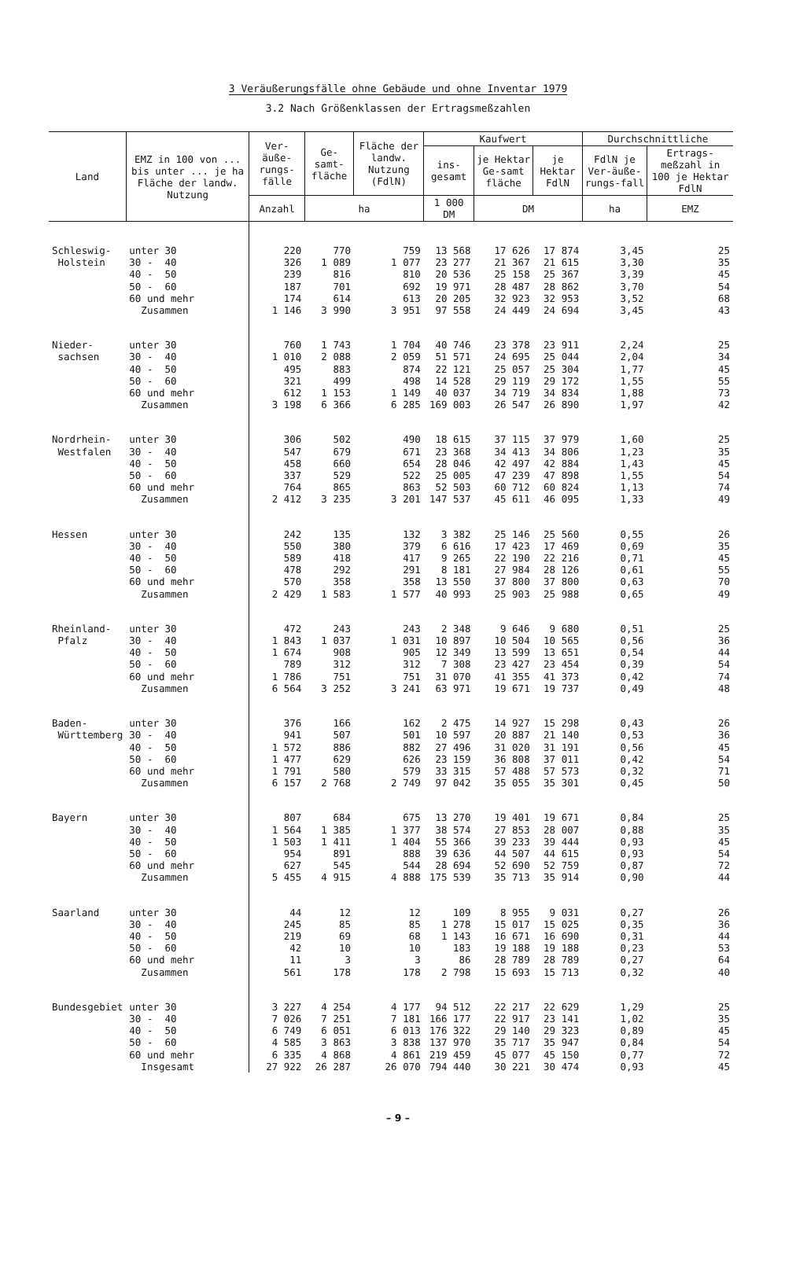3 Veräußerungsfälle ohne Gebäude und ohne Inventar 1979
3.2 Nach Größenklassen der Ertragsmeßzahlen
| Land | EMZ in 100 von ... bis unter ... je ha Fläche der landw. Nutzung | Ver-äuße-rungs-fälle | Ge-samt-fläche | Fläche der landw. Nutzung (FdlN) | Kaufwert | | | Durchschnittliche | |
| --- | --- | --- | --- | --- | --- | --- | --- | --- | --- |
| | | | | | ins-gesamt | je Hektar Ge-samt fläche | je Hektar FdlN | FdlN je Ver-äuße-rungs-fall | Ertrags-meßzahl in 100 je Hektar FdlN |
| | | Anzahl | ha | | 1 000 DM | DM | | ha | EMZ |
| Schleswig- | unter 30 | 220 | 770 | 759 | 13 568 | 17 626 | 17 874 | 3,45 | 25 |
| Holstein | 30 - 40 | 326 | 1 089 | 1 077 | 23 277 | 21 367 | 21 615 | 3,30 | 35 |
| | 40 - 50 | 239 | 816 | 810 | 20 536 | 25 158 | 25 367 | 3,39 | 45 |
| | 50 - 60 | 187 | 701 | 692 | 19 971 | 28 487 | 28 862 | 3,70 | 54 |
| | 60 und mehr | 174 | 614 | 613 | 20 205 | 32 923 | 32 953 | 3,52 | 68 |
| | Zusammen | 1 146 | 3 990 | 3 951 | 97 558 | 24 449 | 24 694 | 3,45 | 43 |
| Nieder- | unter 30 | 760 | 1 743 | 1 704 | 40 746 | 23 378 | 23 911 | 2,24 | 25 |
| sachsen | 30 - 40 | 1 010 | 2 088 | 2 059 | 51 571 | 24 695 | 25 044 | 2,04 | 34 |
| | 40 - 50 | 495 | 883 | 874 | 22 121 | 25 057 | 25 304 | 1,77 | 45 |
| | 50 - 60 | 321 | 499 | 498 | 14 528 | 29 119 | 29 172 | 1,55 | 55 |
| | 60 und mehr | 612 | 1 153 | 1 149 | 40 037 | 34 719 | 34 834 | 1,88 | 73 |
| | Zusammen | 3 198 | 6 366 | 6 285 | 169 003 | 26 547 | 26 890 | 1,97 | 42 |
| Nordrhein- | unter 30 | 306 | 502 | 490 | 18 615 | 37 115 | 37 979 | 1,60 | 25 |
| Westfalen | 30 - 40 | 547 | 679 | 671 | 23 368 | 34 413 | 34 806 | 1,23 | 35 |
| | 40 - 50 | 458 | 660 | 654 | 28 046 | 42 497 | 42 884 | 1,43 | 45 |
| | 50 - 60 | 337 | 529 | 522 | 25 005 | 47 239 | 47 898 | 1,55 | 54 |
| | 60 und mehr | 764 | 865 | 863 | 52 503 | 60 712 | 60 824 | 1,13 | 74 |
| | Zusammen | 2 412 | 3 235 | 3 201 | 147 537 | 45 611 | 46 095 | 1,33 | 49 |
| Hessen | unter 30 | 242 | 135 | 132 | 3 382 | 25 146 | 25 560 | 0,55 | 26 |
| | 30 - 40 | 550 | 380 | 379 | 6 616 | 17 423 | 17 469 | 0,69 | 35 |
| | 40 - 50 | 589 | 418 | 417 | 9 265 | 22 190 | 22 216 | 0,71 | 45 |
| | 50 - 60 | 478 | 292 | 291 | 8 181 | 27 984 | 28 126 | 0,61 | 55 |
| | 60 und mehr | 570 | 358 | 358 | 13 550 | 37 800 | 37 800 | 0,63 | 70 |
| | Zusammen | 2 429 | 1 583 | 1 577 | 40 993 | 25 903 | 25 988 | 0,65 | 49 |
| Rheinland- | unter 30 | 472 | 243 | 243 | 2 348 | 9 646 | 9 680 | 0,51 | 25 |
| Pfalz | 30 - 40 | 1 843 | 1 037 | 1 031 | 10 897 | 10 504 | 10 565 | 0,56 | 36 |
| | 40 - 50 | 1 674 | 908 | 905 | 12 349 | 13 599 | 13 651 | 0,54 | 44 |
| | 50 - 60 | 789 | 312 | 312 | 7 308 | 23 427 | 23 454 | 0,39 | 54 |
| | 60 und mehr | 1 786 | 751 | 751 | 31 070 | 41 355 | 41 373 | 0,42 | 74 |
| | Zusammen | 6 564 | 3 252 | 3 241 | 63 971 | 19 671 | 19 737 | 0,49 | 48 |
| Baden- | unter 30 | 376 | 166 | 162 | 2 475 | 14 927 | 15 298 | 0,43 | 26 |
| Württemberg | 30 - 40 | 941 | 507 | 501 | 10 597 | 20 887 | 21 140 | 0,53 | 36 |
| | 40 - 50 | 1 572 | 886 | 882 | 27 496 | 31 020 | 31 191 | 0,56 | 45 |
| | 50 - 60 | 1 477 | 629 | 626 | 23 159 | 36 808 | 37 011 | 0,42 | 54 |
| | 60 und mehr | 1 791 | 580 | 579 | 33 315 | 57 488 | 57 573 | 0,32 | 71 |
| | Zusammen | 6 157 | 2 768 | 2 749 | 97 042 | 35 055 | 35 301 | 0,45 | 50 |
| Bayern | unter 30 | 807 | 684 | 675 | 13 270 | 19 401 | 19 671 | 0,84 | 25 |
| | 30 - 40 | 1 564 | 1 385 | 1 377 | 38 574 | 27 853 | 28 007 | 0,88 | 35 |
| | 40 - 50 | 1 503 | 1 411 | 1 404 | 55 366 | 39 233 | 39 444 | 0,93 | 45 |
| | 50 - 60 | 954 | 891 | 888 | 39 636 | 44 507 | 44 615 | 0,93 | 54 |
| | 60 und mehr | 627 | 545 | 544 | 28 694 | 52 690 | 52 759 | 0,87 | 72 |
| | Zusammen | 5 455 | 4 915 | 4 888 | 175 539 | 35 713 | 35 914 | 0,90 | 44 |
| Saarland | unter 30 | 44 | 12 | 12 | 109 | 8 955 | 9 031 | 0,27 | 26 |
| | 30 - 40 | 245 | 85 | 85 | 1 278 | 15 017 | 15 025 | 0,35 | 36 |
| | 40 - 50 | 219 | 69 | 68 | 1 143 | 16 671 | 16 690 | 0,31 | 44 |
| | 50 - 60 | 42 | 10 | 10 | 183 | 19 188 | 19 188 | 0,23 | 53 |
| | 60 und mehr | 11 | 3 | 3 | 86 | 28 789 | 28 789 | 0,27 | 64 |
| | Zusammen | 561 | 178 | 178 | 2 798 | 15 693 | 15 713 | 0,32 | 40 |
| Bundesgebiet | unter 30 | 3 227 | 4 254 | 4 177 | 94 512 | 22 217 | 22 629 | 1,29 | 25 |
| | 30 - 40 | 7 026 | 7 251 | 7 181 | 166 177 | 22 917 | 23 141 | 1,02 | 35 |
| | 40 - 50 | 6 749 | 6 051 | 6 013 | 176 322 | 29 140 | 29 323 | 0,89 | 45 |
| | 50 - 60 | 4 585 | 3 863 | 3 838 | 137 970 | 35 717 | 35 947 | 0,84 | 54 |
| | 60 und mehr | 6 335 | 4 868 | 4 861 | 219 459 | 45 077 | 45 150 | 0,77 | 72 |
| | Insgesamt | 27 922 | 26 287 | 26 070 | 794 440 | 30 221 | 30 474 | 0,93 | 45 |
– 9 –